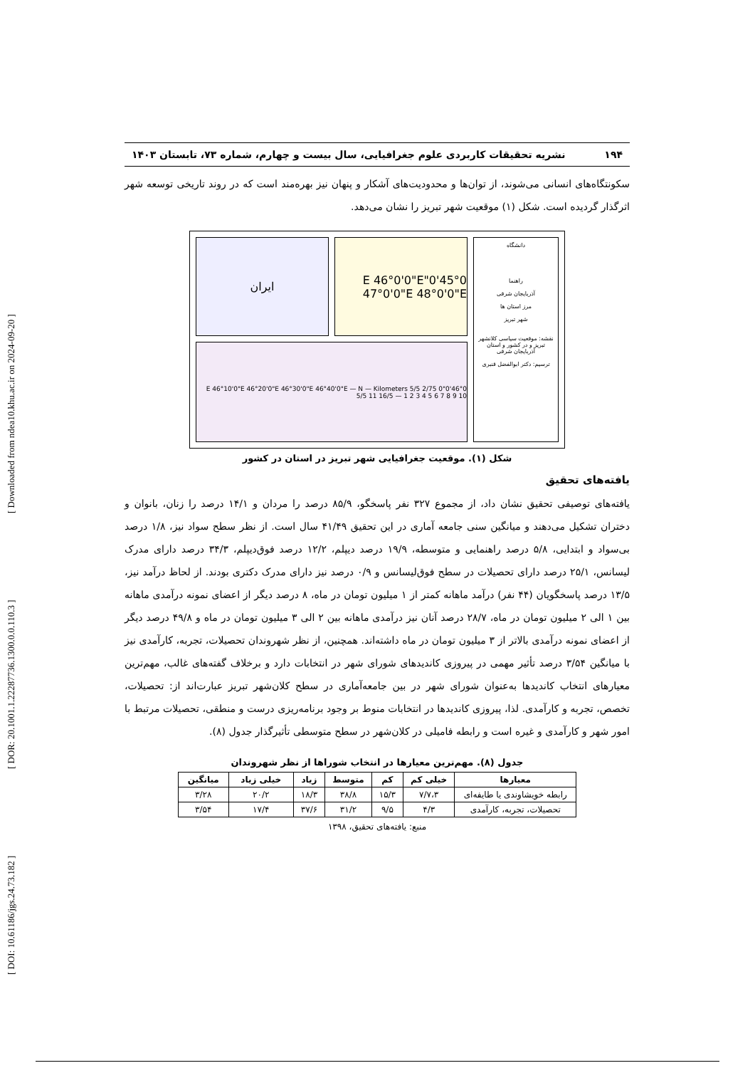[ DOI: 10.61186/jgs.24.73.182 ] [ DOR: 20.1001.1.22287736.1300.0.0.110.3 ] [ Downloaded from ndea10.khu.ac.ir on 2024-09-20 ]
۱۹۴ نشریه تحقیقات کاربردی علوم جغرافیایی، سال بیست و چهارم، شماره ۷۳، تابستان ۱۴۰۳
سکونتگاه‌های انسانی می‌شوند، از توان‌ها و محدودیت‌های آشکار و پنهان نیز بهره‌مند است که در روند تاریخی توسعه شهر اثرگذار گردیده است. شکل (۱) موقعیت شهر تبریز را نشان می‌دهد.
دانشگاه
راهنما
آذربایجان شرقی
مرز استان ها
شهر تبریز
نقشه: موقعیت سیاسی کلانشهر تبریز و در کشور و استان آذربایجان شرقی
ترسیم: دکتر ابوالفضل قنبری
45°0'0"E 46°0'0"E 47°0'0"E 48°0'0"E
ایران
46°0'0"E 46°10'0"E 46°20'0"E 46°30'0"E 46°40'0"E — N — Kilometers 5/5 2/75 0 5/5 11 16/5 — 1 2 3 4 5 6 7 8 9 10
شکل (۱). موقعیت جغرافیایی شهر تبریز در استان در کشور
یافته‌های تحقیق
یافته‌های توصیفی تحقیق نشان داد، از مجموع ۳۲۷ نفر پاسخگو، ۸۵/۹ درصد را مردان و ۱۴/۱ درصد را زنان، بانوان و دختران تشکیل می‌دهند و میانگین سنی جامعه آماری در این تحقیق ۴۱/۴۹ سال است. از نظر سطح سواد نیز، ۱/۸ درصد بی‌سواد و ابتدایی، ۵/۸ درصد راهنمایی و متوسطه، ۱۹/۹ درصد دیپلم، ۱۲/۲ درصد فوق‌دیپلم، ۳۴/۳ درصد دارای مدرک لیسانس، ۲۵/۱ درصد دارای تحصیلات در سطح فوق‌لیسانس و ۰/۹ درصد نیز دارای مدرک دکتری بودند. از لحاظ درآمد نیز، ۱۳/۵ درصد پاسخگویان (۴۴ نفر) درآمد ماهانه کمتر از ۱ میلیون تومان در ماه، ۸ درصد دیگر از اعضای نمونه درآمدی ماهانه بین ۱ الی ۲ میلیون تومان در ماه، ۲۸/۷ درصد آنان نیز درآمدی ماهانه بین ۲ الی ۳ میلیون تومان در ماه و ۴۹/۸ درصد دیگر از اعضای نمونه درآمدی بالاتر از ۳ میلیون تومان در ماه داشته‌اند. همچنین، از نظر شهروندان تحصیلات، تجربه، کارآمدی نیز با میانگین ۳/۵۴ درصد تأثیر مهمی در پیروزی کاندیدهای شورای شهر در انتخابات دارد و برخلاف گفته‌های غالب، مهم‌ترین معیارهای انتخاب کاندیدها به‌عنوان شورای شهر در بین جامعه‌آماری در سطح کلان‌شهر تبریز عبارت‌اند از: تحصیلات، تخصص، تجربه و کارآمدی. لذا، پیروزی کاندیدها در انتخابات منوط بر وجود برنامه‌ریزی درست و منطقی، تحصیلات مرتبط با امور شهر و کارآمدی و غیره است و رابطه فامیلی در کلان‌شهر در سطح متوسطی تأثیرگذار جدول (۸).
جدول (۸). مهم‌ترین معیارها در انتخاب شوراها از نظر شهروندان
| معیارها | خیلی کم | کم | متوسط | زیاد | خیلی زیاد | میانگین |
| --- | --- | --- | --- | --- | --- | --- |
| رابطه خویشاوندی یا طایفه‌ای | ۷/۷،۳ | ۱۵/۳ | ۳۸/۸ | ۱۸/۳ | ۲۰/۲ | ۳/۲۸ |
| تحصیلات، تجربه، کارآمدی | ۴/۳ | ۹/۵ | ۳۱/۲ | ۳۷/۶ | ۱۷/۴ | ۳/۵۴ |
منبع: یافته‌های تحقیق، ۱۳۹۸